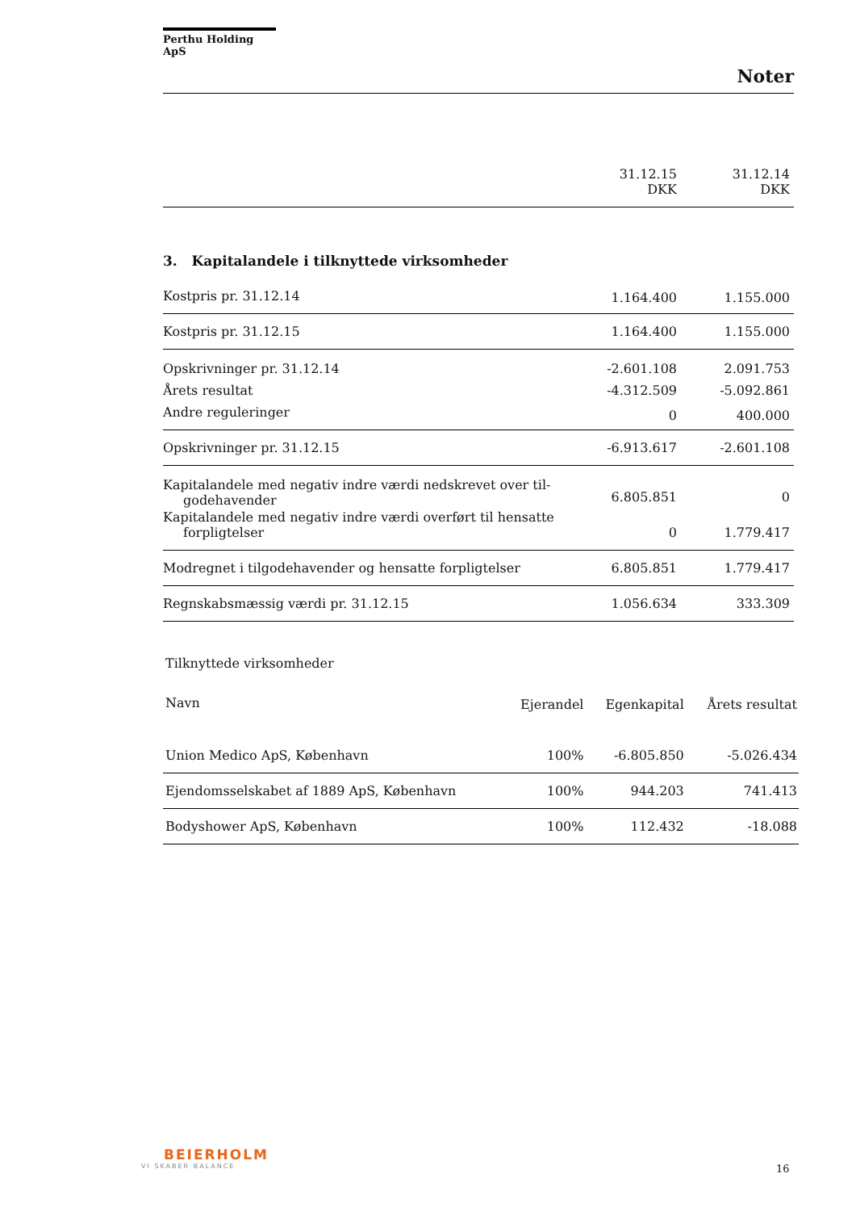Perthu Holding ApS
Noter
| | 31.12.15 DKK | 31.12.14 DKK |
3. Kapitalandele i tilknyttede virksomheder
| Kostpris pr. 31.12.14 | 1.164.400 | 1.155.000 |
| Kostpris pr. 31.12.15 | 1.164.400 | 1.155.000 |
| Opskrivninger pr. 31.12.14 | -2.601.108 | 2.091.753 |
| Årets resultat | -4.312.509 | -5.092.861 |
| Andre reguleringer | 0 | 400.000 |
| Opskrivninger pr. 31.12.15 | -6.913.617 | -2.601.108 |
| Kapitalandele med negativ indre værdi nedskrevet over til- godehavender | 6.805.851 | 0 |
| Kapitalandele med negativ indre værdi overført til hensatte forpligtelser | 0 | 1.779.417 |
| Modregnet i tilgodehavender og hensatte forpligtelser | 6.805.851 | 1.779.417 |
| Regnskabsmæssig værdi pr. 31.12.15 | 1.056.634 | 333.309 |
Tilknyttede virksomheder
| Navn | Ejerandel | Egenkapital | Årets resultat |
| --- | --- | --- | --- |
| Union Medico ApS, København | 100% | -6.805.850 | -5.026.434 |
| Ejendomsselskabet af 1889 ApS, København | 100% | 944.203 | 741.413 |
| Bodyshower ApS, København | 100% | 112.432 | -18.088 |
BEIERHOLM
VI SKABER BALANCE
16